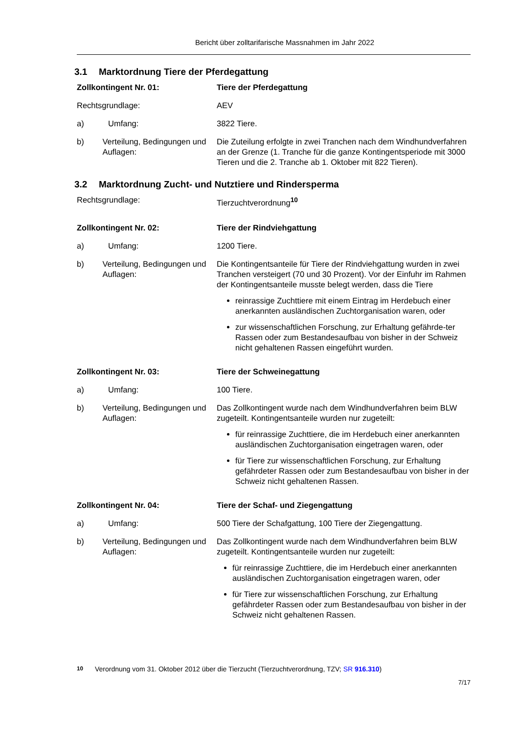Bericht über zolltarifarische Massnahmen im Jahr 2022
3.1 Marktordnung Tiere der Pferdegattung
Zollkontingent Nr. 01: Tiere der Pferdegattung
Rechtsgrundlage: AEV
a) Umfang: 3822 Tiere.
b) Verteilung, Bedingungen und Auflagen:
Die Zuteilung erfolgte in zwei Tranchen nach dem Windhundverfahren an der Grenze (1. Tranche für die ganze Kontingentsperiode mit 3000 Tieren und die 2. Tranche ab 1. Oktober mit 822 Tieren).
3.2 Marktordnung Zucht- und Nutztiere und Rindersperma
Rechtsgrundlage: Tierzuchtverordnung<sup>10</sup>
Zollkontingent Nr. 02: Tiere der Rindviehgattung
a) Umfang: 1200 Tiere.
b) Verteilung, Bedingungen und Auflagen:
Die Kontingentsanteile für Tiere der Rindviehgattung wurden in zwei Tranchen versteigert (70 und 30 Prozent). Vor der Einfuhr im Rahmen der Kontingentsanteile musste belegt werden, dass die Tiere
reinrassige Zuchttiere mit einem Eintrag im Herdebuch einer anerkannten ausländischen Zuchtorganisation waren, oder
zur wissenschaftlichen Forschung, zur Erhaltung gefährde-ter Rassen oder zum Bestandesaufbau von bisher in der Schweiz nicht gehaltenen Rassen eingeführt wurden.
Zollkontingent Nr. 03: Tiere der Schweinegattung
a) Umfang: 100 Tiere.
b) Verteilung, Bedingungen und Auflagen:
Das Zollkontingent wurde nach dem Windhundverfahren beim BLW zugeteilt. Kontingentsanteile wurden nur zugeteilt:
für reinrassige Zuchttiere, die im Herdebuch einer anerkannten ausländischen Zuchtorganisation eingetragen waren, oder
für Tiere zur wissenschaftlichen Forschung, zur Erhaltung gefährdeter Rassen oder zum Bestandesaufbau von bisher in der Schweiz nicht gehaltenen Rassen.
Zollkontingent Nr. 04: Tiere der Schaf- und Ziegengattung
a) Umfang: 500 Tiere der Schafgattung, 100 Tiere der Ziegengattung.
b) Verteilung, Bedingungen und Auflagen:
Das Zollkontingent wurde nach dem Windhundverfahren beim BLW zugeteilt. Kontingentsanteile wurden nur zugeteilt:
für reinrassige Zuchttiere, die im Herdebuch einer anerkannten ausländischen Zuchtorganisation eingetragen waren, oder
für Tiere zur wissenschaftlichen Forschung, zur Erhaltung gefährdeter Rassen oder zum Bestandesaufbau von bisher in der Schweiz nicht gehaltenen Rassen.
<sup>10</sup> Verordnung vom 31. Oktober 2012 über die Tierzucht (Tierzuchtverordnung, TZV; SR 916.310)
7/17